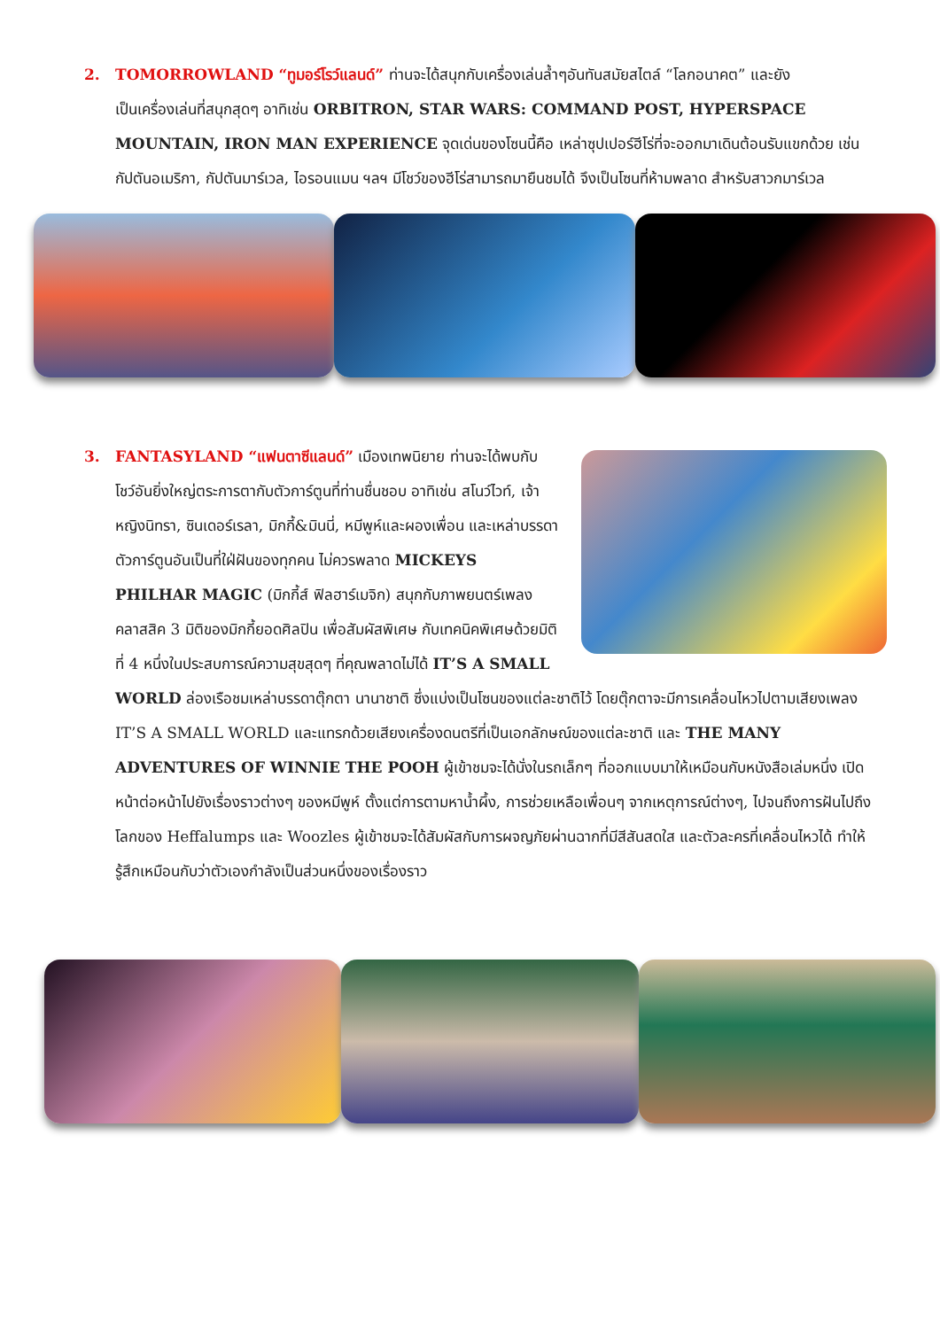2. TOMORROWLAND “ทูมอร์โรว์แลนด์” ท่านจะได้สนุกกับเครื่องเล่นล้ำๆอันทันสมัยสไตล์ “โลกอนาคต” และยัง
เป็นเครื่องเล่นที่สนุกสุดๆ อาทิเช่น ORBITRON, STAR WARS: COMMAND POST, HYPERSPACE MOUNTAIN, IRON MAN EXPERIENCE จุดเด่นของโซนนี้คือ เหล่าซุปเปอร์ฮีโร่ที่จะออกมาเดินต้อนรับแขกด้วย เช่น กัปตันอเมริกา, กัปตันมาร์เวล, ไอรอนแมน ฯลฯ มีโชว์ของฮีโร่สามารถมายืนชมได้ จึงเป็นโซนที่ห้ามพลาด สำหรับสาวกมาร์เวล
3. FANTASYLAND “แฟนตาซีแลนด์” เมืองเทพนิยาย ท่านจะได้พบกับ
โชว์อันยิ่งใหญ่ตระการตากับตัวการ์ตูนที่ท่านชื่นชอบ อาทิเช่น สโนว์ไวท์, เจ้าหญิงนิทรา, ซินเดอร์เรลา, มิกกี้&มินนี่, หมีพูห์และผองเพื่อน และเหล่าบรรดาตัวการ์ตูนอันเป็นที่ใฝ่ฝันของทุกคน ไม่ควรพลาด MICKEYS PHILHAR MAGIC (มิกกี้ส์ ฟิลฮาร์เมจิก) สนุกกับภาพยนตร์เพลงคลาสสิค 3 มิติของมิกกี้ยอดศิลปิน เพื่อสัมผัสพิเศษ กับเทคนิคพิเศษด้วยมิติที่ 4 หนึ่งในประสบการณ์ความสุขสุดๆ ที่คุณพลาดไม่ได้ IT’S A SMALL WORLD ล่องเรือชมเหล่าบรรดาตุ๊กตา นานาชาติ ซึ่งแบ่งเป็นโซนของแต่ละชาติไว้ โดยตุ๊กตาจะมีการเคลื่อนไหวไปตามเสียงเพลง IT’S A SMALL WORLD และแทรกด้วยเสียงเครื่องดนตรีที่เป็นเอกลักษณ์ของแต่ละชาติ และ THE MANY ADVENTURES OF WINNIE THE POOH ผู้เข้าชมจะได้นั่งในรถเล็กๆ ที่ออกแบบมาให้เหมือนกับหนังสือเล่มหนึ่ง เปิดหน้าต่อหน้าไปยังเรื่องราวต่างๆ ของหมีพูห์ ตั้งแต่การตามหาน้ำผึ้ง, การช่วยเหลือเพื่อนๆ จากเหตุการณ์ต่างๆ, ไปจนถึงการฝันไปถึงโลกของ Heffalumps และ Woozles ผู้เข้าชมจะได้สัมผัสกับการผจญภัยผ่านฉากที่มีสีสันสดใส และตัวละครที่เคลื่อนไหวได้ ทำให้รู้สึกเหมือนกับว่าตัวเองกำลังเป็นส่วนหนึ่งของเรื่องราว